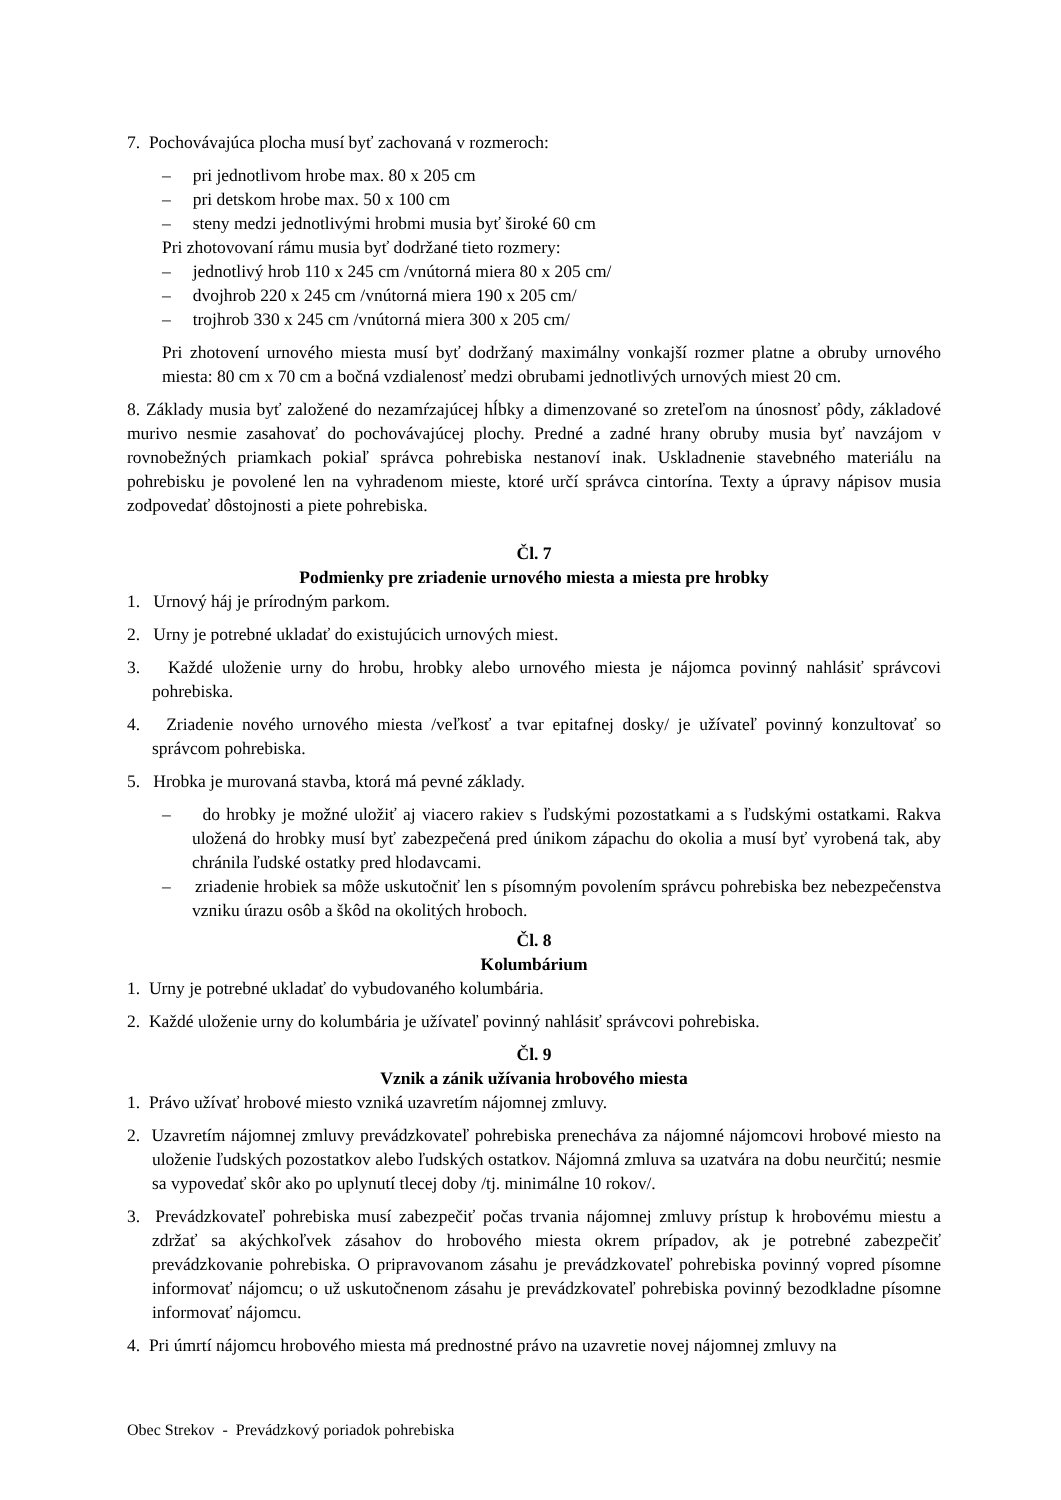7. Pochovávajúca plocha musí byť zachovaná v rozmeroch:
– pri jednotlivom hrobe max. 80 x 205 cm
– pri detskom hrobe max. 50 x 100 cm
– steny medzi jednotlivými hrobmi musia byť široké 60 cm
Pri zhotovovaní rámu musia byť dodržané tieto rozmery:
– jednotlivý hrob 110 x 245 cm /vnútorná miera 80 x 205 cm/
– dvojhrob 220 x 245 cm /vnútorná miera 190 x 205 cm/
– trojhrob 330 x 245 cm /vnútorná miera 300 x 205 cm/
Pri zhotovení urnového miesta musí byť dodržaný maximálny vonkajší rozmer platne a obruby urnového miesta: 80 cm x 70 cm a bočná vzdialenosť medzi obrubami jednotlivých urnových miest 20 cm.
8. Základy musia byť založené do nezamŕzajúcej hĺbky a dimenzované so zreteľom na únosnosť pôdy, základové murivo nesmie zasahovať do pochovávajúcej plochy. Predné a zadné hrany obruby musia byť navzájom v rovnobežných priamkach pokiaľ správca pohrebiska nestanoví inak. Uskladnenie stavebného materiálu na pohrebisku je povolené len na vyhradenom mieste, ktoré určí správca cintorína. Texty a úpravy nápisov musia zodpovedať dôstojnosti a piete pohrebiska.
Čl. 7
Podmienky pre zriadenie urnového miesta a miesta pre hrobky
1. Urnový háj je prírodným parkom.
2. Urny je potrebné ukladať do existujúcich urnových miest.
3. Každé uloženie urny do hrobu, hrobky alebo urnového miesta je nájomca povinný nahlásiť správcovi pohrebiska.
4. Zriadenie nového urnového miesta /veľkosť a tvar epitafnej dosky/ je užívateľ povinný konzultovať so správcom pohrebiska.
5. Hrobka je murovaná stavba, ktorá má pevné základy.
– do hrobky je možné uložiť aj viacero rakiev s ľudskými pozostatkami a s ľudskými ostatkami. Rakva uložená do hrobky musí byť zabezpečená pred únikom zápachu do okolia a musí byť vyrobená tak, aby chránila ľudské ostatky pred hlodavcami.
– zriadenie hrobiek sa môže uskutočniť len s písomným povolením správcu pohrebiska bez nebezpečenstva vzniku úrazu osôb a škôd na okolitých hroboch.
Čl. 8
Kolumbárium
1. Urny je potrebné ukladať do vybudovaného kolumbária.
2. Každé uloženie urny do kolumbária je užívateľ povinný nahlásiť správcovi pohrebiska.
Čl. 9
Vznik a zánik užívania hrobového miesta
1. Právo užívať hrobové miesto vzniká uzavretím nájomnej zmluvy.
2. Uzavretím nájomnej zmluvy prevádzkovateľ pohrebiska prenecháva za nájomné nájomcovi hrobové miesto na uloženie ľudských pozostatkov alebo ľudských ostatkov. Nájomná zmluva sa uzatvára na dobu neurčitú; nesmie sa vypovedať skôr ako po uplynutí tlecej doby /tj. minimálne 10 rokov/.
3. Prevádzkovateľ pohrebiska musí zabezpečiť počas trvania nájomnej zmluvy prístup k hrobovému miestu a zdržať sa akýchkoľvek zásahov do hrobového miesta okrem prípadov, ak je potrebné zabezpečiť prevádzkovanie pohrebiska. O pripravovanom zásahu je prevádzkovateľ pohrebiska povinný vopred písomne informovať nájomcu; o už uskutočnenom zásahu je prevádzkovateľ pohrebiska povinný bezodkladne písomne informovať nájomcu.
4. Pri úmrtí nájomcu hrobového miesta má prednostné právo na uzavretie novej nájomnej zmluvy na
Obec Strekov - Prevádzkový poriadok pohrebiska